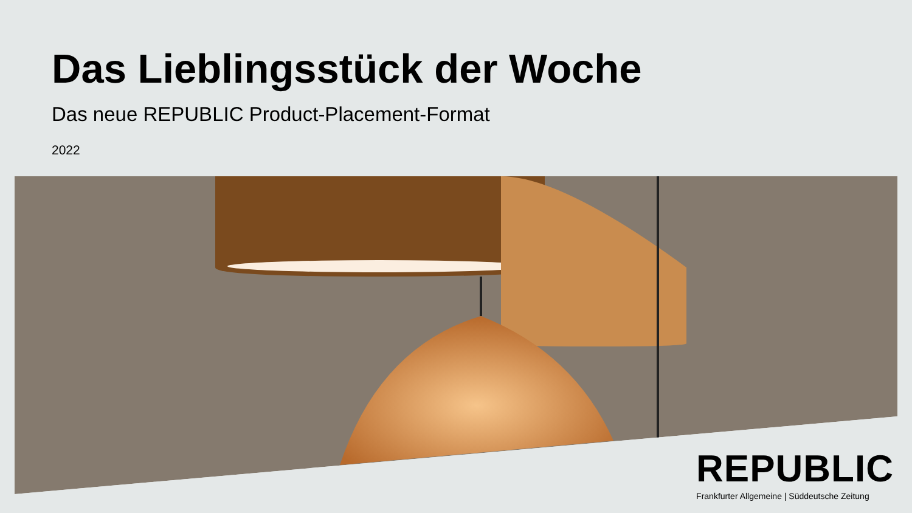Das Lieblingsstück der Woche
Das neue REPUBLIC Product-Placement-Format
2022
REPUBLIC
Frankfurter Allgemeine | Süddeutsche Zeitung